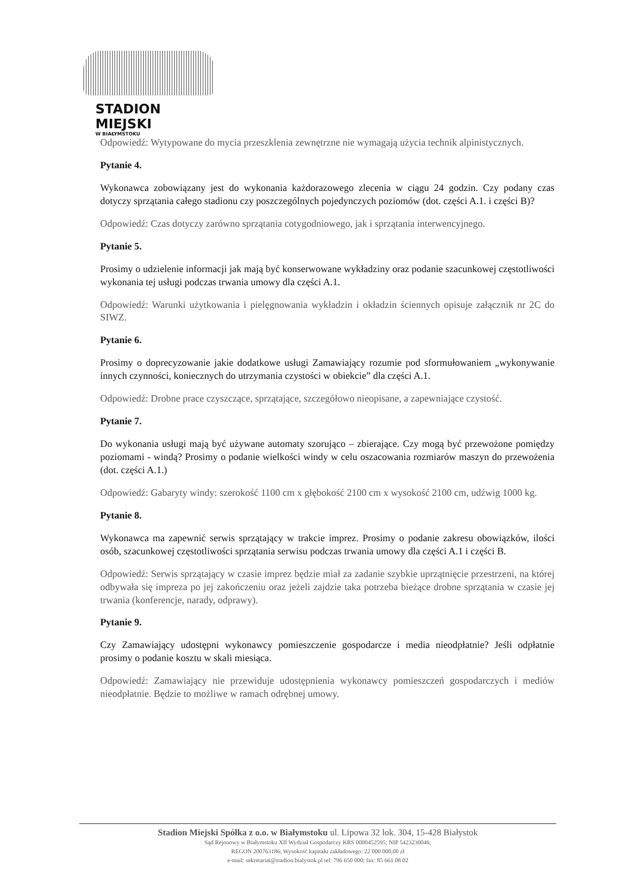STADION MIEJSKI
W BIAŁYMSTOKU
Odpowiedź: Wytypowane do mycia przeszklenia zewnętrzne nie wymagają użycia technik alpinistycznych.
Pytanie 4.
Wykonawca zobowiązany jest do wykonania każdorazowego zlecenia w ciągu 24 godzin. Czy podany czas dotyczy sprzątania całego stadionu czy poszczególnych pojedynczych poziomów (dot. części A.1. i części B)?
Odpowiedź: Czas dotyczy zarówno sprzątania cotygodniowego, jak i sprzątania interwencyjnego.
Pytanie 5.
Prosimy o udzielenie informacji jak mają być konserwowane wykładziny oraz podanie szacunkowej częstotliwości wykonania tej usługi podczas trwania umowy dla części A.1.
Odpowiedź: Warunki użytkowania i pielęgnowania wykładzin i okładzin ściennych opisuje załącznik nr 2C do SIWZ.
Pytanie 6.
Prosimy o doprecyzowanie jakie dodatkowe usługi Zamawiający rozumie pod sformułowaniem „wykonywanie innych czynności, koniecznych do utrzymania czystości w obiekcie” dla części A.1.
Odpowiedź: Drobne prace czyszczące, sprzątające, szczegółowo nieopisane, a zapewniające czystość.
Pytanie 7.
Do wykonania usługi mają być używane automaty szorująco – zbierające. Czy mogą być przewożone pomiędzy poziomami - windą? Prosimy o podanie wielkości windy w celu oszacowania rozmiarów maszyn do przewożenia (dot. części A.1.)
Odpowiedź: Gabaryty windy: szerokość 1100 cm x głębokość 2100 cm x wysokość 2100 cm, udźwig 1000 kg.
Pytanie 8.
Wykonawca ma zapewnić serwis sprzątający w trakcie imprez. Prosimy o podanie zakresu obowiązków, ilości osób, szacunkowej częstotliwości sprzątania serwisu podczas trwania umowy dla części A.1 i części B.
Odpowiedź: Serwis sprzątający w czasie imprez będzie miał za zadanie szybkie uprzątnięcie przestrzeni, na której odbywała się impreza po jej zakończeniu oraz jeżeli zajdzie taka potrzeba bieżące drobne sprzątania w czasie jej trwania (konferencje, narady, odprawy).
Pytanie 9.
Czy Zamawiający udostępni wykonawcy pomieszczenie gospodarcze i media nieodpłatnie? Jeśli odpłatnie prosimy o podanie kosztu w skali miesiąca.
Odpowiedź: Zamawiający nie przewiduje udostępnienia wykonawcy pomieszczeń gospodarczych i mediów nieodpłatnie. Będzie to możliwe w ramach odrębnej umowy.
Stadion Miejski Spółka z o.o. w Białymstoku ul. Lipowa 32 lok. 304, 15-428 Białystok
Sąd Rejonowy w Białymstoku XII Wydział Gospodarczy KRS 0000452595; NIP 5423230046;
REGON 200763186; Wysokość kapitału zakładowego: 22 000 000,00 zł
e-mail: sekretariat@stadion.bialystok.pl tel: 796 650 000; fax: 85 661 08 02